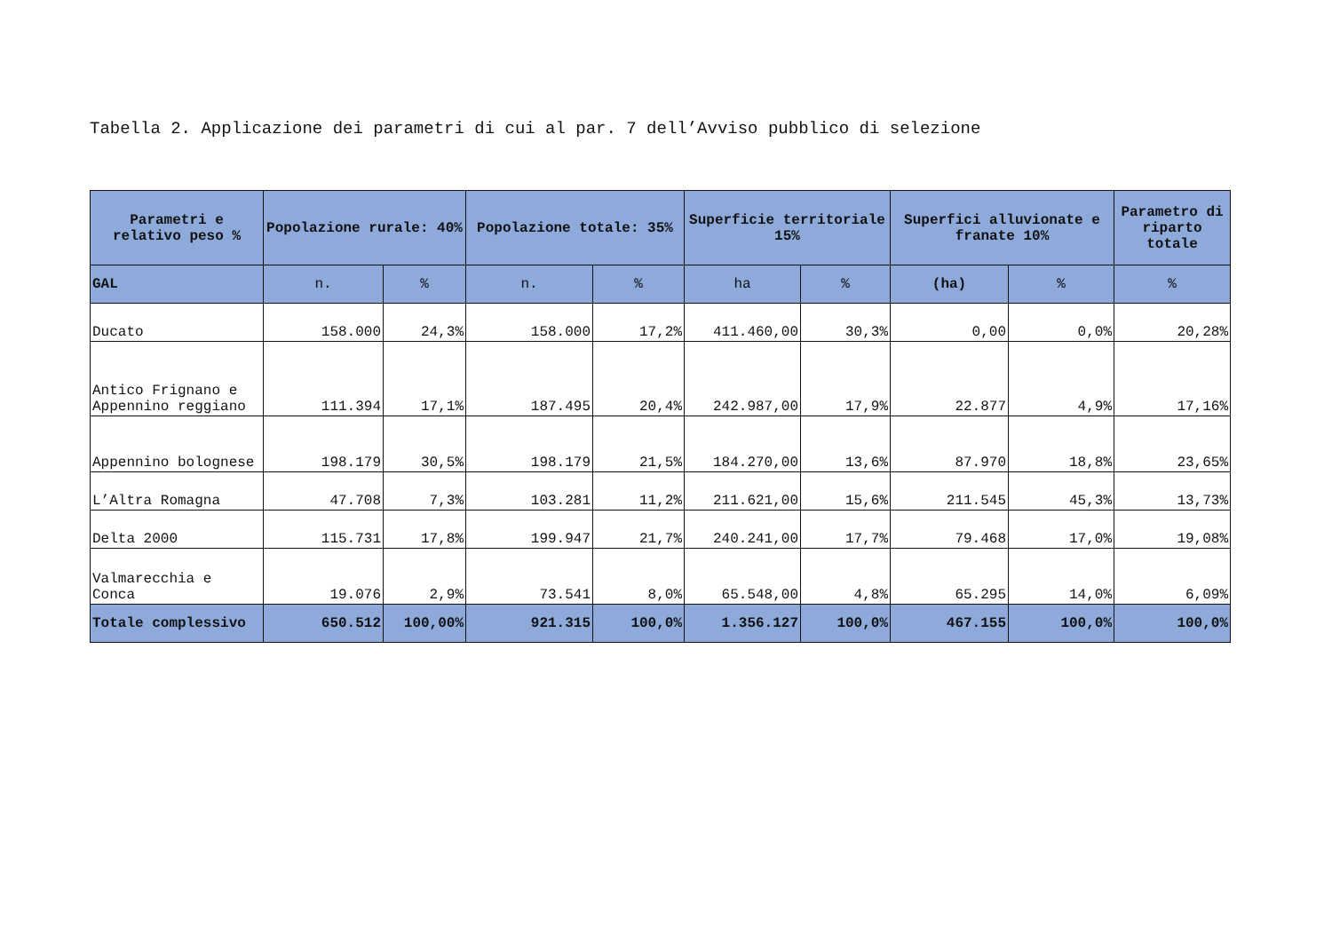Tabella 2. Applicazione dei parametri di cui al par. 7 dell’Avviso pubblico di selezione
| Parametri e relativo peso % | Popolazione rurale: 40% | | Popolazione totale: 35% | | Superficie territoriale 15% | | Superfici alluvionate e franate 10% | | Parametro di riparto totale |
| --- | --- | --- | --- | --- | --- | --- | --- | --- | --- |
| GAL | n. | % | n. | % | ha | % | (ha) | % | % |
| Ducato | 158.000 | 24,3% | 158.000 | 17,2% | 411.460,00 | 30,3% | 0,00 | 0,0% | 20,28% |
| Antico Frignano e Appennino reggiano | 111.394 | 17,1% | 187.495 | 20,4% | 242.987,00 | 17,9% | 22.877 | 4,9% | 17,16% |
| Appennino bolognese | 198.179 | 30,5% | 198.179 | 21,5% | 184.270,00 | 13,6% | 87.970 | 18,8% | 23,65% |
| L’Altra Romagna | 47.708 | 7,3% | 103.281 | 11,2% | 211.621,00 | 15,6% | 211.545 | 45,3% | 13,73% |
| Delta 2000 | 115.731 | 17,8% | 199.947 | 21,7% | 240.241,00 | 17,7% | 79.468 | 17,0% | 19,08% |
| Valmarecchia e Conca | 19.076 | 2,9% | 73.541 | 8,0% | 65.548,00 | 4,8% | 65.295 | 14,0% | 6,09% |
| Totale complessivo | 650.512 | 100,00% | 921.315 | 100,0% | 1.356.127 | 100,0% | 467.155 | 100,0% | 100,0% |